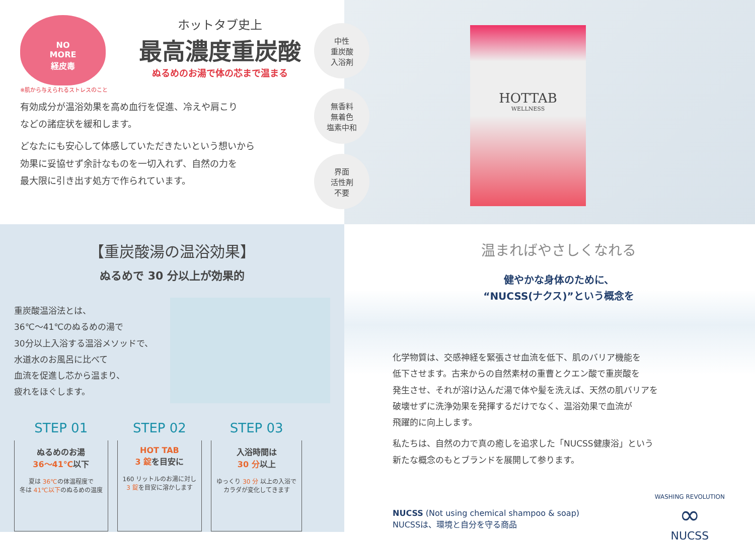NO
MORE
経皮毒
ホットタブ史上
最高濃度重炭酸
ぬるめのお湯で体の芯まで温まる
※肌から与えられるストレスのこと
有効成分が温浴効果を高め血行を促進、冷えや肩こり
などの諸症状を緩和します。
どなたにも安心して体感していただきたいという想いから
効果に妥協せず余計なものを一切入れず、自然の力を
最大限に引き出す処方で作られています。
中性
重炭酸
入浴剤
無香料
無着色
塩素中和
界面
活性剤
不要
HOTTAB
WELLNESS
【重炭酸湯の温浴効果】
ぬるめで 30 分以上が効果的
重炭酸温浴法とは、
36℃～41℃のぬるめの湯で
30分以上入浴する温浴メソッドで、
水道水のお風呂に比べて
血流を促進し芯から温まり、
疲れをほぐします。
STEP 01
ぬるめのお湯
36～41℃以下
夏は 36℃の体温程度で
冬は 41℃以下のぬるめの温度
STEP 02
HOT TAB
3 錠を目安に
160 リットルのお湯に対し
3 錠を目安に溶かします
STEP 03
入浴時間は
30 分以上
ゆっくり 30 分 以上の入浴で
カラダが変化してきます
温まればやさしくなれる
健やかな身体のために、
“NUCSS(ナクス)”という概念を
化学物質は、交感神経を緊張させ血流を低下、肌のバリア機能を
低下させます。古来からの自然素材の重曹とクエン酸で重炭酸を
発生させ、それが溶け込んだ湯で体や髪を洗えば、天然の肌バリアを
破壊せずに洗浄効果を発揮するだけでなく、温浴効果で血流が
飛躍的に向上します。
私たちは、自然の力で真の癒しを追求した「NUCSS健康浴」という
新たな概念のもとブランドを展開して参ります。
NUCSS (Not using chemical shampoo & soap)
NUCSSは、環境と自分を守る商品
WASHING REVOLUTION
∞
NUCSS